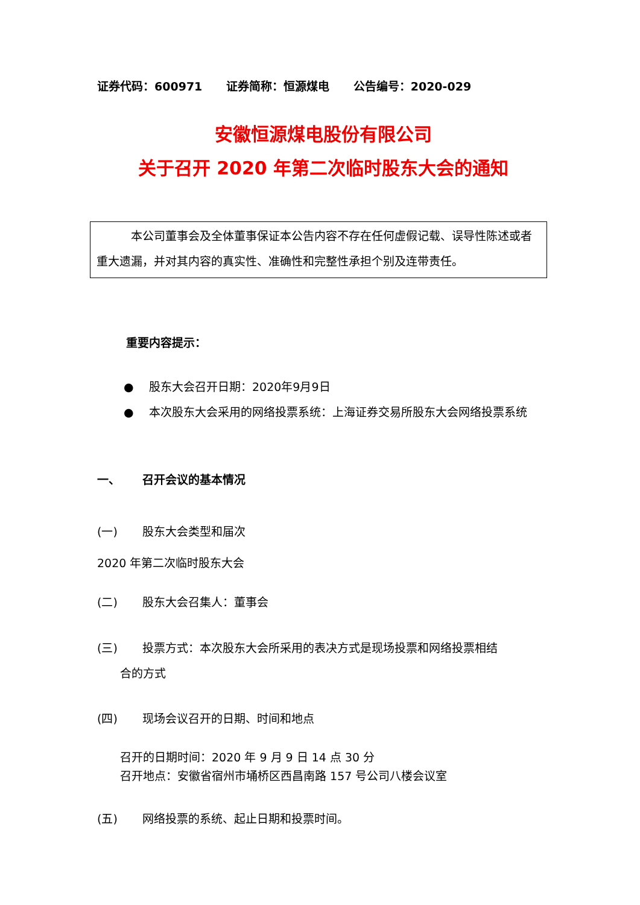证券代码：600971 证券简称：恒源煤电 公告编号：2020-029
安徽恒源煤电股份有限公司
关于召开 2020 年第二次临时股东大会的通知
　　　本公司董事会及全体董事保证本公告内容不存在任何虚假记载、误导性陈述或者重大遗漏，并对其内容的真实性、准确性和完整性承担个别及连带责任。
重要内容提示：
● 股东大会召开日期：2020年9月9日
● 本次股东大会采用的网络投票系统：上海证券交易所股东大会网络投票系统
一、 召开会议的基本情况
(一) 股东大会类型和届次
2020 年第二次临时股东大会
(二) 股东大会召集人：董事会
(三) 投票方式：本次股东大会所采用的表决方式是现场投票和网络投票相结
合的方式
(四) 现场会议召开的日期、时间和地点
召开的日期时间：2020 年 9 月 9 日 14 点 30 分
召开地点：安徽省宿州市埇桥区西昌南路 157 号公司八楼会议室
(五) 网络投票的系统、起止日期和投票时间。